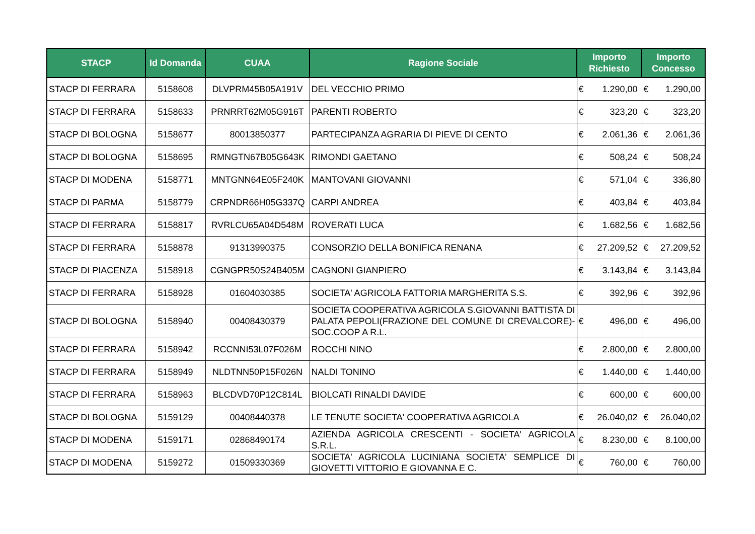| STACP | Id Domanda | CUAA | Ragione Sociale | Importo Richiesto | Importo Concesso |
| --- | --- | --- | --- | --- | --- |
| STACP DI FERRARA | 5158608 | DLVPRM45B05A191V | DEL VECCHIO PRIMO | € 1.290,00 | € 1.290,00 |
| STACP DI FERRARA | 5158633 | PRNRRT62M05G916T | PARENTI ROBERTO | € 323,20 | € 323,20 |
| STACP DI BOLOGNA | 5158677 | 80013850377 | PARTECIPANZA AGRARIA DI PIEVE DI CENTO | € 2.061,36 | € 2.061,36 |
| STACP DI BOLOGNA | 5158695 | RMNGTN67B05G643K | RIMONDI GAETANO | € 508,24 | € 508,24 |
| STACP DI MODENA | 5158771 | MNTGNN64E05F240K | MANTOVANI GIOVANNI | € 571,04 | € 336,80 |
| STACP DI PARMA | 5158779 | CRPNDR66H05G337Q | CARPI ANDREA | € 403,84 | € 403,84 |
| STACP DI FERRARA | 5158817 | RVRLCU65A04D548M | ROVERATI LUCA | € 1.682,56 | € 1.682,56 |
| STACP DI FERRARA | 5158878 | 91313990375 | CONSORZIO DELLA BONIFICA RENANA | € 27.209,52 | € 27.209,52 |
| STACP DI PIACENZA | 5158918 | CGNGPR50S24B405M | CAGNONI GIANPIERO | € 3.143,84 | € 3.143,84 |
| STACP DI FERRARA | 5158928 | 01604030385 | SOCIETA' AGRICOLA FATTORIA MARGHERITA S.S. | € 392,96 | € 392,96 |
| STACP DI BOLOGNA | 5158940 | 00408430379 | SOCIETA COOPERATIVA AGRICOLA S.GIOVANNI BATTISTA DI PALATA PEPOLI(FRAZIONE DEL COMUNE DI CREVALCORE)-SOC.COOP A R.L. | € 496,00 | € 496,00 |
| STACP DI FERRARA | 5158942 | RCCNNI53L07F026M | ROCCHI NINO | € 2.800,00 | € 2.800,00 |
| STACP DI FERRARA | 5158949 | NLDTNN50P15F026N | NALDI TONINO | € 1.440,00 | € 1.440,00 |
| STACP DI FERRARA | 5158963 | BLCDVD70P12C814L | BIOLCATI RINALDI DAVIDE | € 600,00 | € 600,00 |
| STACP DI BOLOGNA | 5159129 | 00408440378 | LE TENUTE SOCIETA' COOPERATIVA AGRICOLA | € 26.040,02 | € 26.040,02 |
| STACP DI MODENA | 5159171 | 02868490174 | AZIENDA AGRICOLA CRESCENTI - SOCIETA' AGRICOLA S.R.L. | € 8.230,00 | € 8.100,00 |
| STACP DI MODENA | 5159272 | 01509330369 | SOCIETA' AGRICOLA LUCINIANA SOCIETA' SEMPLICE DI GIOVETTI VITTORIO E GIOVANNA E C. | € 760,00 | € 760,00 |